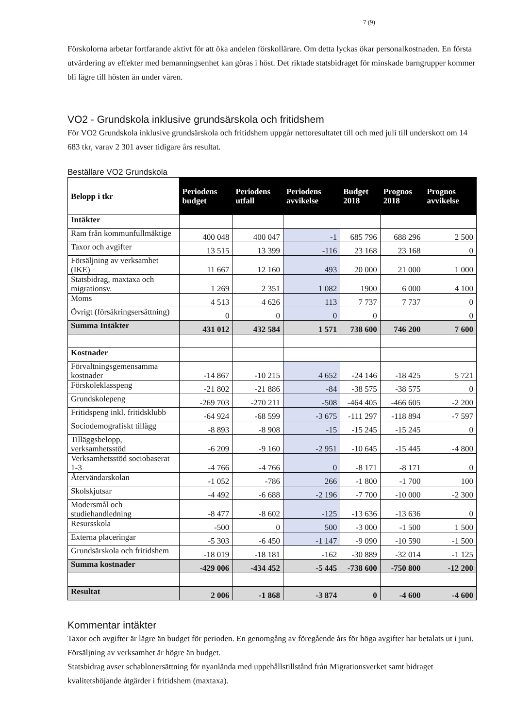7 (9)
Förskolorna arbetar fortfarande aktivt för att öka andelen förskollärare. Om detta lyckas ökar personalkostnaden. En första utvärdering av effekter med bemanningsenhet kan göras i höst. Det riktade statsbidraget för minskade barngrupper kommer bli lägre till hösten än under våren.
VO2 - Grundskola inklusive grundsärskola och fritidshem
För VO2 Grundskola inklusive grundsärskola och fritidshem uppgår nettoresultatet till och med juli till underskott om 14 683 tkr, varav 2 301 avser tidigare års resultat.
Beställare VO2 Grundskola
| Belopp i tkr | Periodens budget | Periodens utfall | Periodens avvikelse | Budget 2018 | Prognos 2018 | Prognos avvikelse |
| --- | --- | --- | --- | --- | --- | --- |
| Intäkter | | | | | | |
| Ram från kommunfullmäktige | 400 048 | 400 047 | -1 | 685 796 | 688 296 | 2 500 |
| Taxor och avgifter | 13 515 | 13 399 | -116 | 23 168 | 23 168 | 0 |
| Försäljning av verksamhet (IKE) | 11 667 | 12 160 | 493 | 20 000 | 21 000 | 1 000 |
| Statsbidrag, maxtaxa och migrationsv. | 1 269 | 2 351 | 1 082 | 1900 | 6 000 | 4 100 |
| Moms | 4 513 | 4 626 | 113 | 7 737 | 7 737 | 0 |
| Övrigt (försäkringsersättning) | 0 | 0 | 0 | 0 | | 0 |
| Summa Intäkter | 431 012 | 432 584 | 1 571 | 738 600 | 746 200 | 7 600 |
| Kostnader | | | | | | |
| Förvaltningsgemensamma kostnader | -14 867 | -10 215 | 4 652 | -24 146 | -18 425 | 5 721 |
| Förskoleklasspeng | -21 802 | -21 886 | -84 | -38 575 | -38 575 | 0 |
| Grundskolepeng | -269 703 | -270 211 | -508 | -464 405 | -466 605 | -2 200 |
| Fritidspeng inkl. fritidsklubb | -64 924 | -68 599 | -3 675 | -111 297 | -118 894 | -7 597 |
| Sociodemografiskt tillägg | -8 893 | -8 908 | -15 | -15 245 | -15 245 | 0 |
| Tilläggsbelopp, verksamhetsstöd | -6 209 | -9 160 | -2 951 | -10 645 | -15 445 | -4 800 |
| Verksamhetsstöd sociobaserat 1-3 | -4 766 | -4 766 | 0 | -8 171 | -8 171 | 0 |
| Återvändarskolan | -1 052 | -786 | 266 | -1 800 | -1 700 | 100 |
| Skolskjutsar | -4 492 | -6 688 | -2 196 | -7 700 | -10 000 | -2 300 |
| Modersmål och studiehandledning | -8 477 | -8 602 | -125 | -13 636 | -13 636 | 0 |
| Resursskola | -500 | 0 | 500 | -3 000 | -1 500 | 1 500 |
| Externa placeringar | -5 303 | -6 450 | -1 147 | -9 090 | -10 590 | -1 500 |
| Grundsärskola och fritidshem | -18 019 | -18 181 | -162 | -30 889 | -32 014 | -1 125 |
| Summa kostnader | -429 006 | -434 452 | -5 445 | -738 600 | -750 800 | -12 200 |
| Resultat | 2 006 | -1 868 | -3 874 | 0 | -4 600 | -4 600 |
Kommentar intäkter
Taxor och avgifter är lägre än budget för perioden. En genomgång av föregående års för höga avgifter har betalats ut i juni. Försäljning av verksamhet är högre än budget.
Statsbidrag avser schablonersättning för nyanlända med uppehållstillstånd från Migrationsverket samt bidraget kvalitetshöjande åtgärder i fritidshem (maxtaxa).